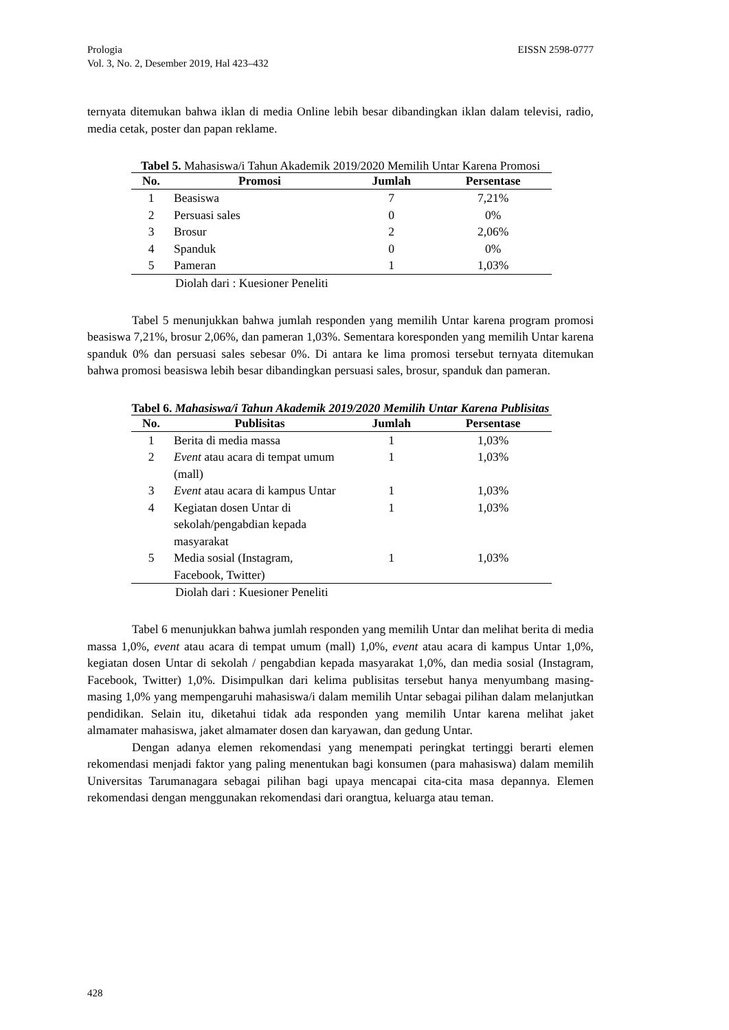Prologia
Vol. 3, No. 2, Desember 2019, Hal 423–432 EISSN 2598-0777
ternyata ditemukan bahwa iklan di media Online lebih besar dibandingkan iklan dalam televisi, radio, media cetak, poster dan papan reklame.
Tabel 5. Mahasiswa/i Tahun Akademik 2019/2020 Memilih Untar Karena Promosi
| No. | Promosi | Jumlah | Persentase |
| --- | --- | --- | --- |
| 1 | Beasiswa | 7 | 7,21% |
| 2 | Persuasi sales | 0 | 0% |
| 3 | Brosur | 2 | 2,06% |
| 4 | Spanduk | 0 | 0% |
| 5 | Pameran | 1 | 1,03% |
Diolah dari : Kuesioner Peneliti
Tabel 5 menunjukkan bahwa jumlah responden yang memilih Untar karena program promosi beasiswa 7,21%, brosur 2,06%, dan pameran 1,03%. Sementara koresponden yang memilih Untar karena spanduk 0% dan persuasi sales sebesar 0%. Di antara ke lima promosi tersebut ternyata ditemukan bahwa promosi beasiswa lebih besar dibandingkan persuasi sales, brosur, spanduk dan pameran.
Tabel 6. Mahasiswa/i Tahun Akademik 2019/2020 Memilih Untar Karena Publisitas
| No. | Publisitas | Jumlah | Persentase |
| --- | --- | --- | --- |
| 1 | Berita di media massa | 1 | 1,03% |
| 2 | Event atau acara di tempat umum (mall) | 1 | 1,03% |
| 3 | Event atau acara di kampus Untar | 1 | 1,03% |
| 4 | Kegiatan dosen Untar di sekolah/pengabdian kepada masyarakat | 1 | 1,03% |
| 5 | Media sosial (Instagram, Facebook, Twitter) | 1 | 1,03% |
Diolah dari : Kuesioner Peneliti
Tabel 6 menunjukkan bahwa jumlah responden yang memilih Untar dan melihat berita di media massa 1,0%, event atau acara di tempat umum (mall) 1,0%, event atau acara di kampus Untar 1,0%, kegiatan dosen Untar di sekolah / pengabdian kepada masyarakat 1,0%, dan media sosial (Instagram, Facebook, Twitter) 1,0%. Disimpulkan dari kelima publisitas tersebut hanya menyumbang masing-masing 1,0% yang mempengaruhi mahasiswa/i dalam memilih Untar sebagai pilihan dalam melanjutkan pendidikan. Selain itu, diketahui tidak ada responden yang memilih Untar karena melihat jaket almamater mahasiswa, jaket almamater dosen dan karyawan, dan gedung Untar.
Dengan adanya elemen rekomendasi yang menempati peringkat tertinggi berarti elemen rekomendasi menjadi faktor yang paling menentukan bagi konsumen (para mahasiswa) dalam memilih Universitas Tarumanagara sebagai pilihan bagi upaya mencapai cita-cita masa depannya. Elemen rekomendasi dengan menggunakan rekomendasi dari orangtua, keluarga atau teman.
428